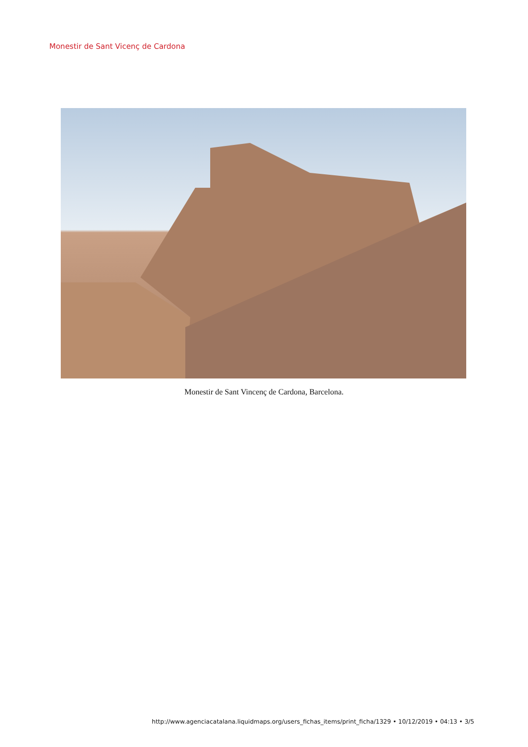Monestir de Sant Vicenç de Cardona
Monestir de Sant Vincenç de Cardona, Barcelona.
http://www.agenciacatalana.liquidmaps.org/users_fichas_items/print_ficha/1329 • 10/12/2019 • 04:13 • 3/5